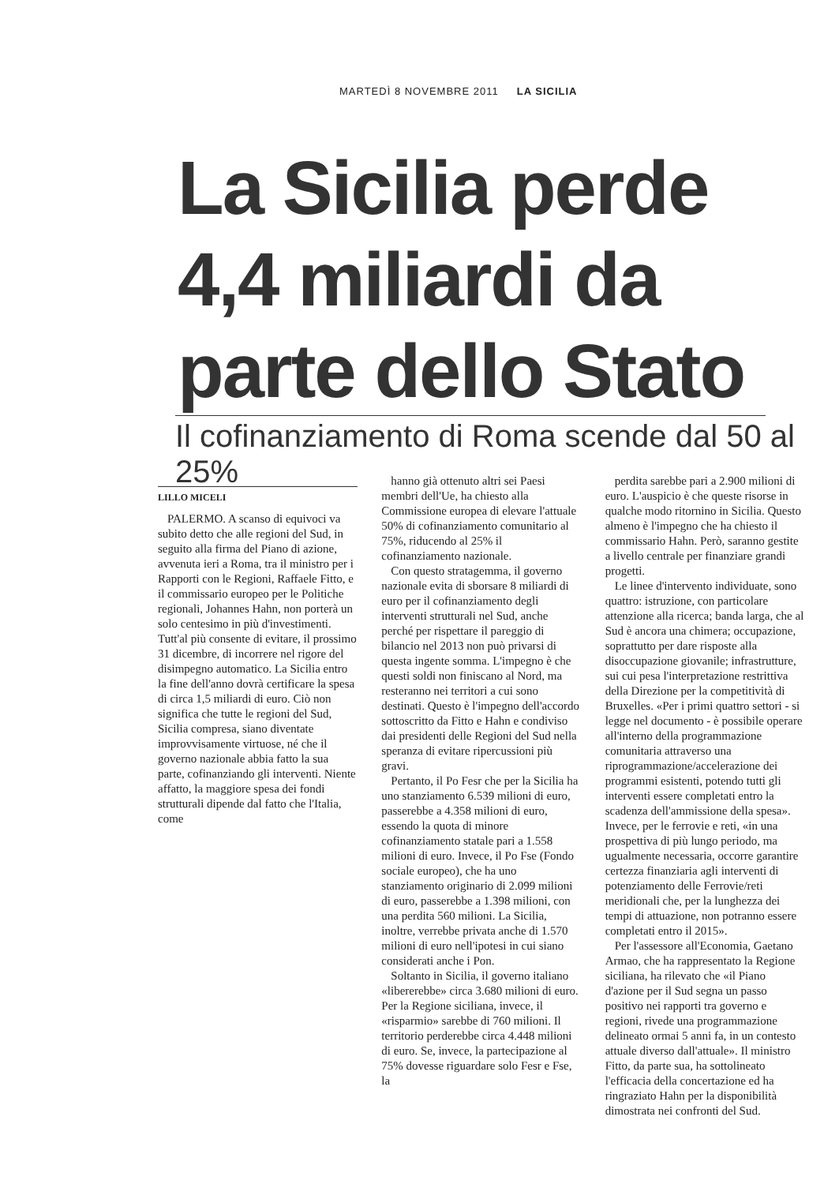MARTEDÌ 8 NOVEMBRE 2011 LA SICILIA
La Sicilia perde 4,4 miliardi da parte dello Stato
Il cofinanziamento di Roma scende dal 50 al 25%
LILLO MICELI
PALERMO. A scanso di equivoci va subito detto che alle regioni del Sud, in seguito alla firma del Piano di azione, avvenuta ieri a Roma, tra il ministro per i Rapporti con le Regioni, Raffaele Fitto, e il commissario europeo per le Politiche regionali, Johannes Hahn, non porterà un solo centesimo in più d'investimenti. Tutt'al più consente di evitare, il prossimo 31 dicembre, di incorrere nel rigore del disimpegno automatico. La Sicilia entro la fine dell'anno dovrà certificare la spesa di circa 1,5 miliardi di euro. Ciò non significa che tutte le regioni del Sud, Sicilia compresa, siano diventate improvvisamente virtuose, né che il governo nazionale abbia fatto la sua parte, cofinanziando gli interventi. Niente affatto, la maggiore spesa dei fondi strutturali dipende dal fatto che l'Italia, come
hanno già ottenuto altri sei Paesi membri dell'Ue, ha chiesto alla Commissione europea di elevare l'attuale 50% di cofinanziamento comunitario al 75%, riducendo al 25% il cofinanziamento nazionale.
Con questo stratagemma, il governo nazionale evita di sborsare 8 miliardi di euro per il cofinanziamento degli interventi strutturali nel Sud, anche perché per rispettare il pareggio di bilancio nel 2013 non può privarsi di questa ingente somma. L'impegno è che questi soldi non finiscano al Nord, ma resteranno nei territori a cui sono destinati. Questo è l'impegno dell'accordo sottoscritto da Fitto e Hahn e condiviso dai presidenti delle Regioni del Sud nella speranza di evitare ripercussioni più gravi.
Pertanto, il Po Fesr che per la Sicilia ha uno stanziamento 6.539 milioni di euro, passerebbe a 4.358 milioni di euro, essendo la quota di minore cofinanziamento statale pari a 1.558 milioni di euro. Invece, il Po Fse (Fondo sociale europeo), che ha uno stanziamento originario di 2.099 milioni di euro, passerebbe a 1.398 milioni, con una perdita 560 milioni. La Sicilia, inoltre, verrebbe privata anche di 1.570 milioni di euro nell'ipotesi in cui siano considerati anche i Pon.
Soltanto in Sicilia, il governo italiano «libererebbe» circa 3.680 milioni di euro. Per la Regione siciliana, invece, il «risparmio» sarebbe di 760 milioni. Il territorio perderebbe circa 4.448 milioni di euro. Se, invece, la partecipazione al 75% dovesse riguardare solo Fesr e Fse, la
perdita sarebbe pari a 2.900 milioni di euro. L'auspicio è che queste risorse in qualche modo ritornino in Sicilia. Questo almeno è l'impegno che ha chiesto il commissario Hahn. Però, saranno gestite a livello centrale per finanziare grandi progetti.
Le linee d'intervento individuate, sono quattro: istruzione, con particolare attenzione alla ricerca; banda larga, che al Sud è ancora una chimera; occupazione, soprattutto per dare risposte alla disoccupazione giovanile; infrastrutture, sui cui pesa l'interpretazione restrittiva della Direzione per la competitività di Bruxelles. «Per i primi quattro settori - si legge nel documento - è possibile operare all'interno della programmazione comunitaria attraverso una riprogrammazione/accelerazione dei programmi esistenti, potendo tutti gli interventi essere completati entro la scadenza dell'ammissione della spesa». Invece, per le ferrovie e reti, «in una prospettiva di più lungo periodo, ma ugualmente necessaria, occorre garantire certezza finanziaria agli interventi di potenziamento delle Ferrovie/reti meridionali che, per la lunghezza dei tempi di attuazione, non potranno essere completati entro il 2015».
Per l'assessore all'Economia, Gaetano Armao, che ha rappresentato la Regione siciliana, ha rilevato che «il Piano d'azione per il Sud segna un passo positivo nei rapporti tra governo e regioni, rivede una programmazione delineato ormai 5 anni fa, in un contesto attuale diverso dall'attuale». Il ministro Fitto, da parte sua, ha sottolineato l'efficacia della concertazione ed ha ringraziato Hahn per la disponibilità dimostrata nei confronti del Sud.